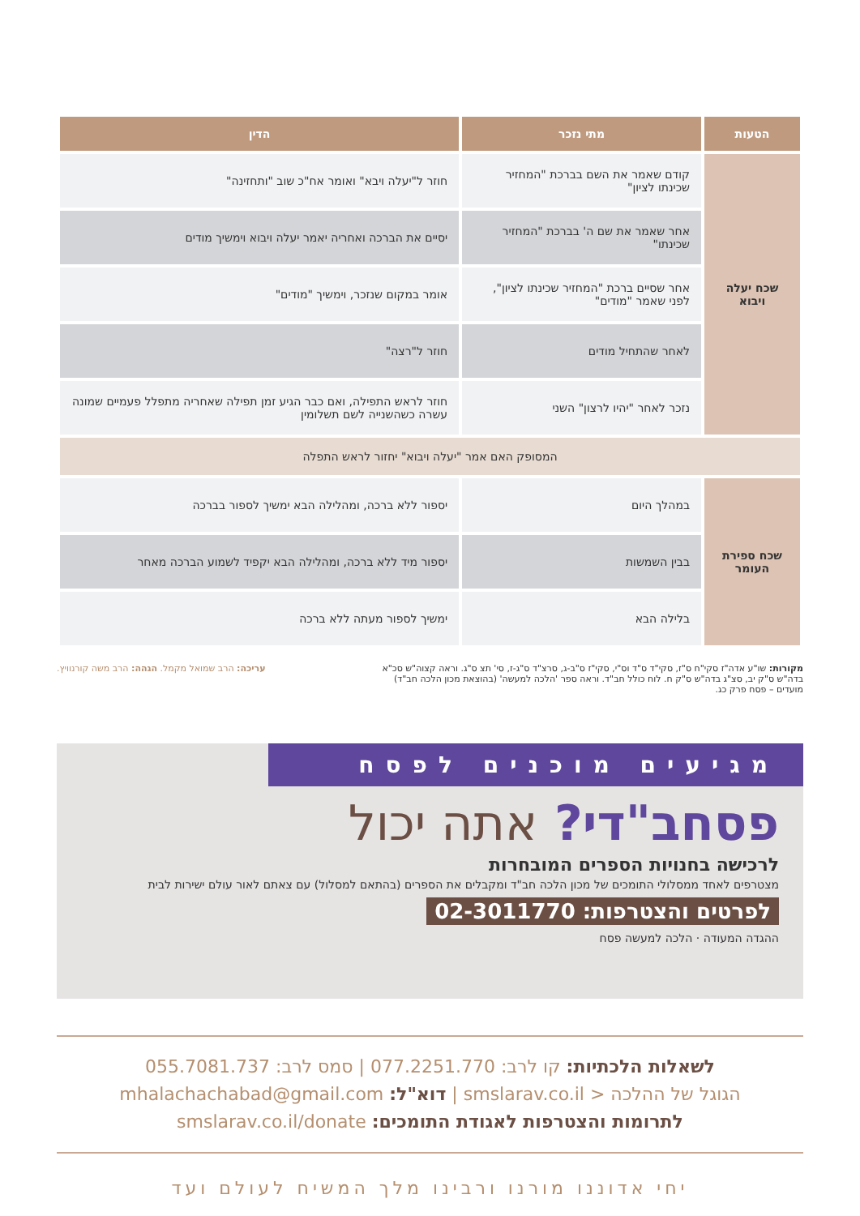| הטעות | מתי נזכר | הדין |
| --- | --- | --- |
| שכח יעלה ויבוא | קודם שאמר את השם בברכת "המחזיר שכינתו לציון" | חוזר ל"יעלה ויבא" ואומר אח"כ שוב "ותחזינה" |
| | אחר שאמר את שם ה' בברכת "המחזיר שכינתו" | יסיים את הברכה ואחריה יאמר יעלה ויבוא וימשיך מודים |
| | אחר שסיים ברכת "המחזיר שכינתו לציון", לפני שאמר "מודים" | אומר במקום שנזכר, וימשיך "מודים" |
| | לאחר שהתחיל מודים | חוזר ל"רצה" |
| | נזכר לאחר "יהיו לרצון" השני | חוזר לראש התפילה, ואם כבר הגיע זמן תפילה שאחריה מתפלל פעמיים שמונה עשרה כשהשנייה לשם תשלומין |
| המסופק האם אמר "יעלה ויבוא" יחזור לראש התפלה | | |
| שכח ספירת העומר | במהלך היום | יספור ללא ברכה, ומהלילה הבא ימשיך לספור בברכה |
| | בבין השמשות | יספור מיד ללא ברכה, ומהלילה הבא יקפיד לשמוע הברכה מאחר |
| | בלילה הבא | ימשיך לספור מעתה ללא ברכה |
מקורות: שו"ע אדה"ז סקי"ח ס"ז, סקי"ד ס"ד וס"י, סקי"ז ס"ב-ג, סרצ"ד ס"ג-ז, סי' תצ ס"ג. וראה קצוה"ש סכ"א בדה"ש ס"ק יב, סצ"ג בדה"ש ס"ק ח. לוח כולל חב"ד. וראה ספר 'הלכה למעשה' (בהוצאת מכון הלכה חב"ד) מועדים – פסח פרק כג.
עריכה: הרב שמואל מקמל. הגהה: הרב משה קורנוויץ.
מגיעים מוכנים לפסח
פסחב"די? אתה יכול
לרכישה בחנויות הספרים המובחרות
מצטרפים לאחד ממסלולי התומכים של מכון הלכה חב"ד ומקבלים את הספרים (בהתאם למסלול) עם צאתם לאור עולם ישירות לבית
לפרטים והצטרפות: 02-3011770
ההגדה המעודה · הלכה למעשה פסח
לשאלות הלכתיות: קו לרב: 077.2251.770 | סמס לרב: 055.7081.737
הגוגל של ההלכה < smslarav.co.il | דוא"ל: mhalachachabad@gmail.com
לתרומות והצטרפות לאגודת התומכים: smslarav.co.il/donate
יחי אדוננו מורנו ורבינו מלך המשיח לעולם ועד